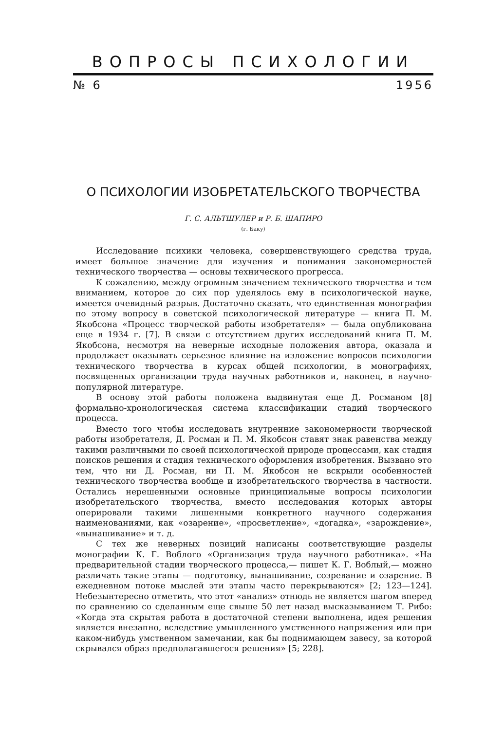ВОПРОСЫ ПСИХОЛОГИИ
№ 6 1956
О ПСИХОЛОГИИ ИЗОБРЕТАТЕЛЬСКОГО ТВОРЧЕСТВА
Г. С. АЛЬТШУЛЕР и Р. Б. ШАПИРО
(г. Баку)
Исследование психики человека, совершенствующего средства труда, имеет большое значение для изучения и понимания закономерностей технического творчества — основы технического прогресса.
К сожалению, между огромным значением технического творчества и тем вниманием, которое до сих пор уделялось ему в психологической науке, имеется очевидный разрыв. Достаточно сказать, что единственная монография по этому вопросу в советской психологической литературе — книга П. М. Якобсона «Процесс творческой работы изобретателя» — была опубликована еще в 1934 г. [7]. В связи с отсутствием других исследований книга П. М. Якобсона, несмотря на неверные исходные положения автора, оказала и продолжает оказывать серьезное влияние на изложение вопросов психологии технического творчества в курсах общей психологии, в монографиях, посвященных организации труда научных работников и, наконец, в научно-популярной литературе.
В основу этой работы положена выдвинутая еще Д. Росманом [8] формально-хронологическая система классификации стадий творческого процесса.
Вместо того чтобы исследовать внутренние закономерности творческой работы изобретателя, Д. Росман и П. М. Якобсон ставят знак равенства между такими различными по своей психологической природе процессами, как стадия поисков решения и стадия технического оформления изобретения. Вызвано это тем, что ни Д. Росман, ни П. М. Якобсон не вскрыли особенностей технического творчества вообще и изобретательского творчества в частности. Остались нерешенными основные принципиальные вопросы психологии изобретательского творчества, вместо исследования которых авторы оперировали такими лишенными конкретного научного содержания наименованиями, как «озарение», «просветление», «догадка», «зарождение», «вынашивание» и т. д.
С тех же неверных позиций написаны соответствующие разделы монографии К. Г. Воблого «Организация труда научного работника». «На предварительной стадии творческого процесса,— пишет К. Г. Воблый,— можно различать такие этапы — подготовку, вынашивание, созревание и озарение. В ежедневном потоке мыслей эти этапы часто перекрываются» [2; 123—124]. Небезынтересно отметить, что этот «анализ» отнюдь не является шагом вперед по сравнению со сделанным еще свыше 50 лет назад высказыванием Т. Рибо: «Когда эта скрытая работа в достаточной степени выполнена, идея решения является внезапно, вследствие умышленного умственного напряжения или при каком-нибудь умственном замечании, как бы поднимающем завесу, за которой скрывался образ предполагавшегося решения» [5; 228].